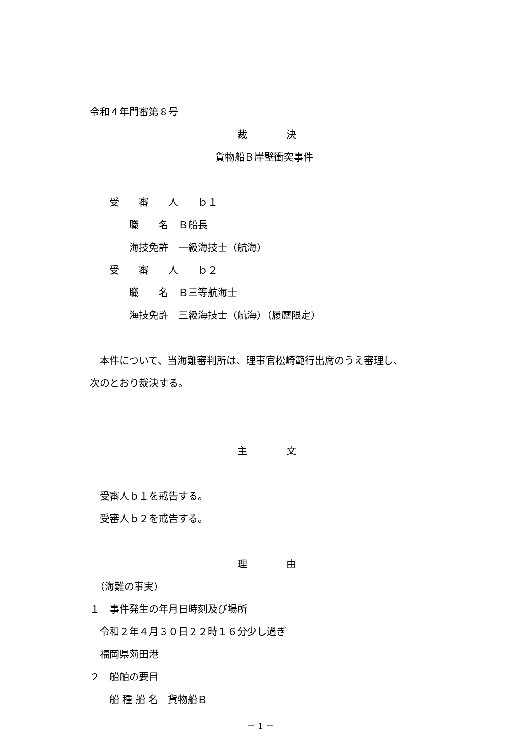令和４年門審第８号
裁　　　　決
貨物船Ｂ岸壁衝突事件
　　受　　審　　人　　ｂ１
　　　　職　　名　Ｂ船長
　　　　海技免許　一級海技士（航海）
　　受　　審　　人　　ｂ２
　　　　職　　名　Ｂ三等航海士
　　　　海技免許　三級海技士（航海）（履歴限定）
　本件について、当海難審判所は、理事官松崎範行出席のうえ審理し、
次のとおり裁決する。
主　　　　文
　受審人ｂ１を戒告する。
　受審人ｂ２を戒告する。
理　　　　由
　（海難の事実）
１　事件発生の年月日時刻及び場所
　令和２年４月３０日２２時１６分少し過ぎ
　福岡県苅田港
２　船舶の要目
　　船 種 船 名　貨物船Ｂ
－ 1 －